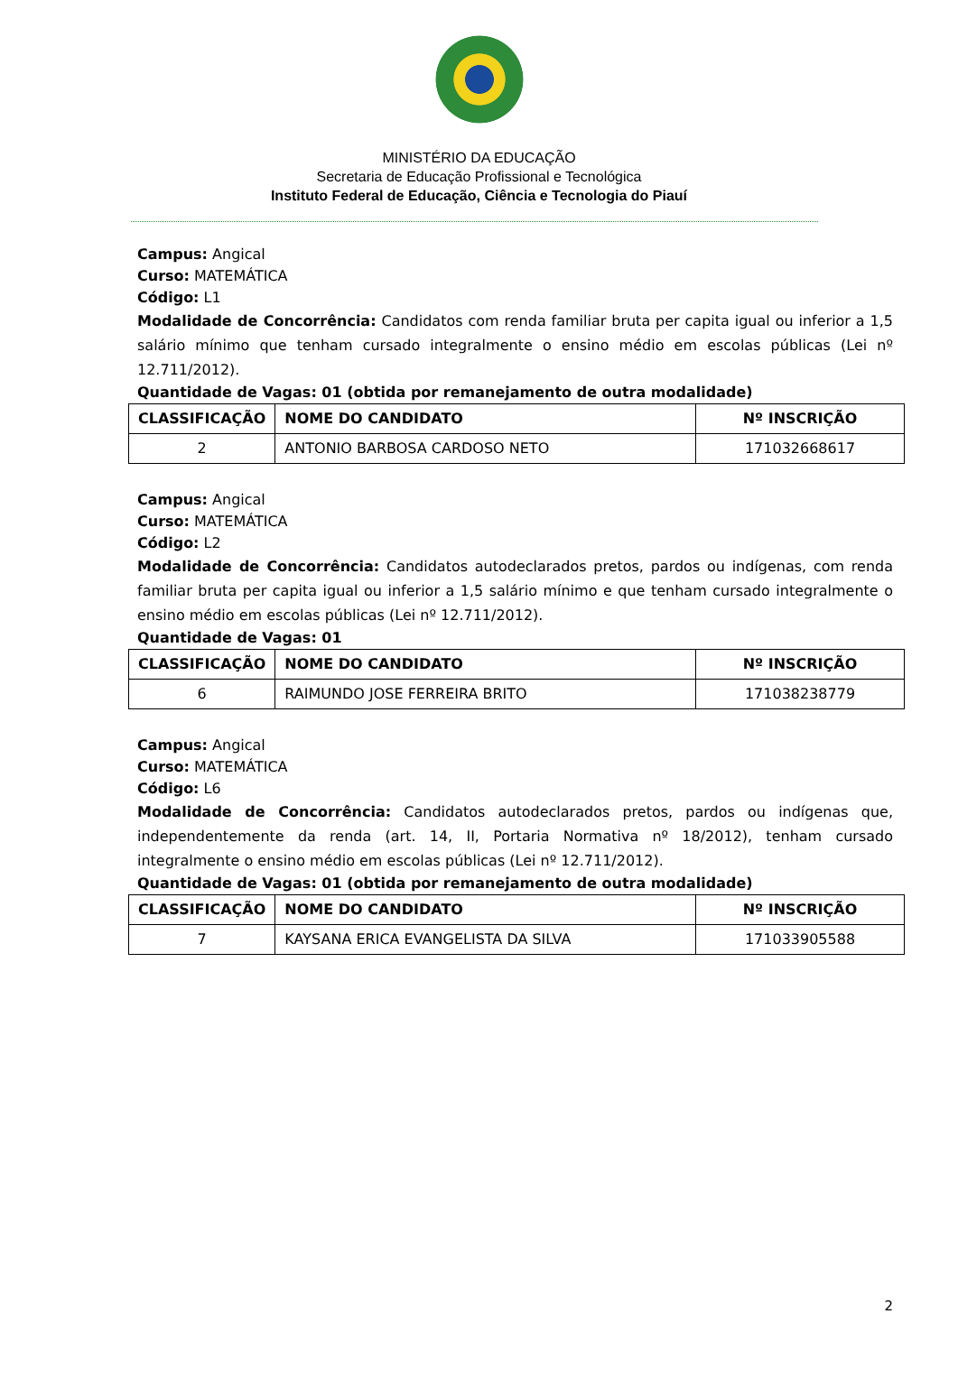MINISTÉRIO DA EDUCAÇÃO
Secretaria de Educação Profissional e Tecnológica
Instituto Federal de Educação, Ciência e Tecnologia do Piauí
Campus: Angical
Curso: MATEMÁTICA
Código: L1
Modalidade de Concorrência: Candidatos com renda familiar bruta per capita igual ou inferior a 1,5 salário mínimo que tenham cursado integralmente o ensino médio em escolas públicas (Lei nº 12.711/2012).
Quantidade de Vagas: 01 (obtida por remanejamento de outra modalidade)
| CLASSIFICAÇÃO | NOME DO CANDIDATO | Nº INSCRIÇÃO |
| --- | --- | --- |
| 2 | ANTONIO BARBOSA CARDOSO NETO | 171032668617 |
Campus: Angical
Curso: MATEMÁTICA
Código: L2
Modalidade de Concorrência: Candidatos autodeclarados pretos, pardos ou indígenas, com renda familiar bruta per capita igual ou inferior a 1,5 salário mínimo e que tenham cursado integralmente o ensino médio em escolas públicas (Lei nº 12.711/2012).
Quantidade de Vagas: 01
| CLASSIFICAÇÃO | NOME DO CANDIDATO | Nº INSCRIÇÃO |
| --- | --- | --- |
| 6 | RAIMUNDO JOSE FERREIRA BRITO | 171038238779 |
Campus: Angical
Curso: MATEMÁTICA
Código: L6
Modalidade de Concorrência: Candidatos autodeclarados pretos, pardos ou indígenas que, independentemente da renda (art. 14, II, Portaria Normativa nº 18/2012), tenham cursado integralmente o ensino médio em escolas públicas (Lei nº 12.711/2012).
Quantidade de Vagas: 01 (obtida por remanejamento de outra modalidade)
| CLASSIFICAÇÃO | NOME DO CANDIDATO | Nº INSCRIÇÃO |
| --- | --- | --- |
| 7 | KAYSANA ERICA EVANGELISTA DA SILVA | 171033905588 |
2